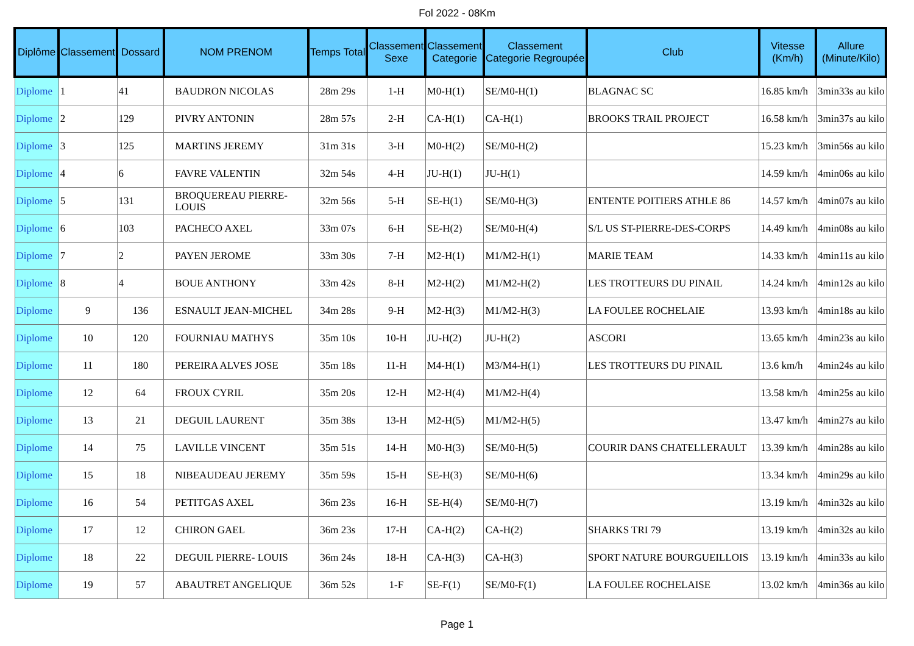Fol 2022 - 08Km
| Diplôme | Classement | Dossard | NOM PRENOM | Temps Total | Classement Sexe | Classement Categorie | Classement Categorie Regroupée | Club | Vitesse (Km/h) | Allure (Minute/Kilo) |
| --- | --- | --- | --- | --- | --- | --- | --- | --- | --- | --- |
| Diplome | 1 | 41 | BAUDRON NICOLAS | 28m 29s | 1-H | M0-H(1) | SE/M0-H(1) | BLAGNAC SC | 16.85 km/h | 3min33s au kilo |
| Diplome | 2 | 129 | PIVRY ANTONIN | 28m 57s | 2-H | CA-H(1) | CA-H(1) | BROOKS TRAIL PROJECT | 16.58 km/h | 3min37s au kilo |
| Diplome | 3 | 125 | MARTINS JEREMY | 31m 31s | 3-H | M0-H(2) | SE/M0-H(2) | | 15.23 km/h | 3min56s au kilo |
| Diplome | 4 | 6 | FAVRE VALENTIN | 32m 54s | 4-H | JU-H(1) | JU-H(1) | | 14.59 km/h | 4min06s au kilo |
| Diplome | 5 | 131 | BROQUEREAU PIERRE-LOUIS | 32m 56s | 5-H | SE-H(1) | SE/M0-H(3) | ENTENTE POITIERS ATHLE 86 | 14.57 km/h | 4min07s au kilo |
| Diplome | 6 | 103 | PACHECO AXEL | 33m 07s | 6-H | SE-H(2) | SE/M0-H(4) | S/L US ST-PIERRE-DES-CORPS | 14.49 km/h | 4min08s au kilo |
| Diplome | 7 | 2 | PAYEN JEROME | 33m 30s | 7-H | M2-H(1) | M1/M2-H(1) | MARIE TEAM | 14.33 km/h | 4min11s au kilo |
| Diplome | 8 | 4 | BOUE ANTHONY | 33m 42s | 8-H | M2-H(2) | M1/M2-H(2) | LES TROTTEURS DU PINAIL | 14.24 km/h | 4min12s au kilo |
| Diplome | 9 | 136 | ESNAULT JEAN-MICHEL | 34m 28s | 9-H | M2-H(3) | M1/M2-H(3) | LA FOULEE ROCHELAIE | 13.93 km/h | 4min18s au kilo |
| Diplome | 10 | 120 | FOURNIAU MATHYS | 35m 10s | 10-H | JU-H(2) | JU-H(2) | ASCORI | 13.65 km/h | 4min23s au kilo |
| Diplome | 11 | 180 | PEREIRA ALVES JOSE | 35m 18s | 11-H | M4-H(1) | M3/M4-H(1) | LES TROTTEURS DU PINAIL | 13.6 km/h | 4min24s au kilo |
| Diplome | 12 | 64 | FROUX CYRIL | 35m 20s | 12-H | M2-H(4) | M1/M2-H(4) | | 13.58 km/h | 4min25s au kilo |
| Diplome | 13 | 21 | DEGUIL LAURENT | 35m 38s | 13-H | M2-H(5) | M1/M2-H(5) | | 13.47 km/h | 4min27s au kilo |
| Diplome | 14 | 75 | LAVILLE VINCENT | 35m 51s | 14-H | M0-H(3) | SE/M0-H(5) | COURIR DANS CHATELLERAULT | 13.39 km/h | 4min28s au kilo |
| Diplome | 15 | 18 | NIBEAUDEAU JEREMY | 35m 59s | 15-H | SE-H(3) | SE/M0-H(6) | | 13.34 km/h | 4min29s au kilo |
| Diplome | 16 | 54 | PETITGAS AXEL | 36m 23s | 16-H | SE-H(4) | SE/M0-H(7) | | 13.19 km/h | 4min32s au kilo |
| Diplome | 17 | 12 | CHIRON GAEL | 36m 23s | 17-H | CA-H(2) | CA-H(2) | SHARKS TRI 79 | 13.19 km/h | 4min32s au kilo |
| Diplome | 18 | 22 | DEGUIL PIERRE- LOUIS | 36m 24s | 18-H | CA-H(3) | CA-H(3) | SPORT NATURE BOURGUEILLOIS | 13.19 km/h | 4min33s au kilo |
| Diplome | 19 | 57 | ABAUTRET ANGELIQUE | 36m 52s | 1-F | SE-F(1) | SE/M0-F(1) | LA FOULEE ROCHELAISE | 13.02 km/h | 4min36s au kilo |
Page 1